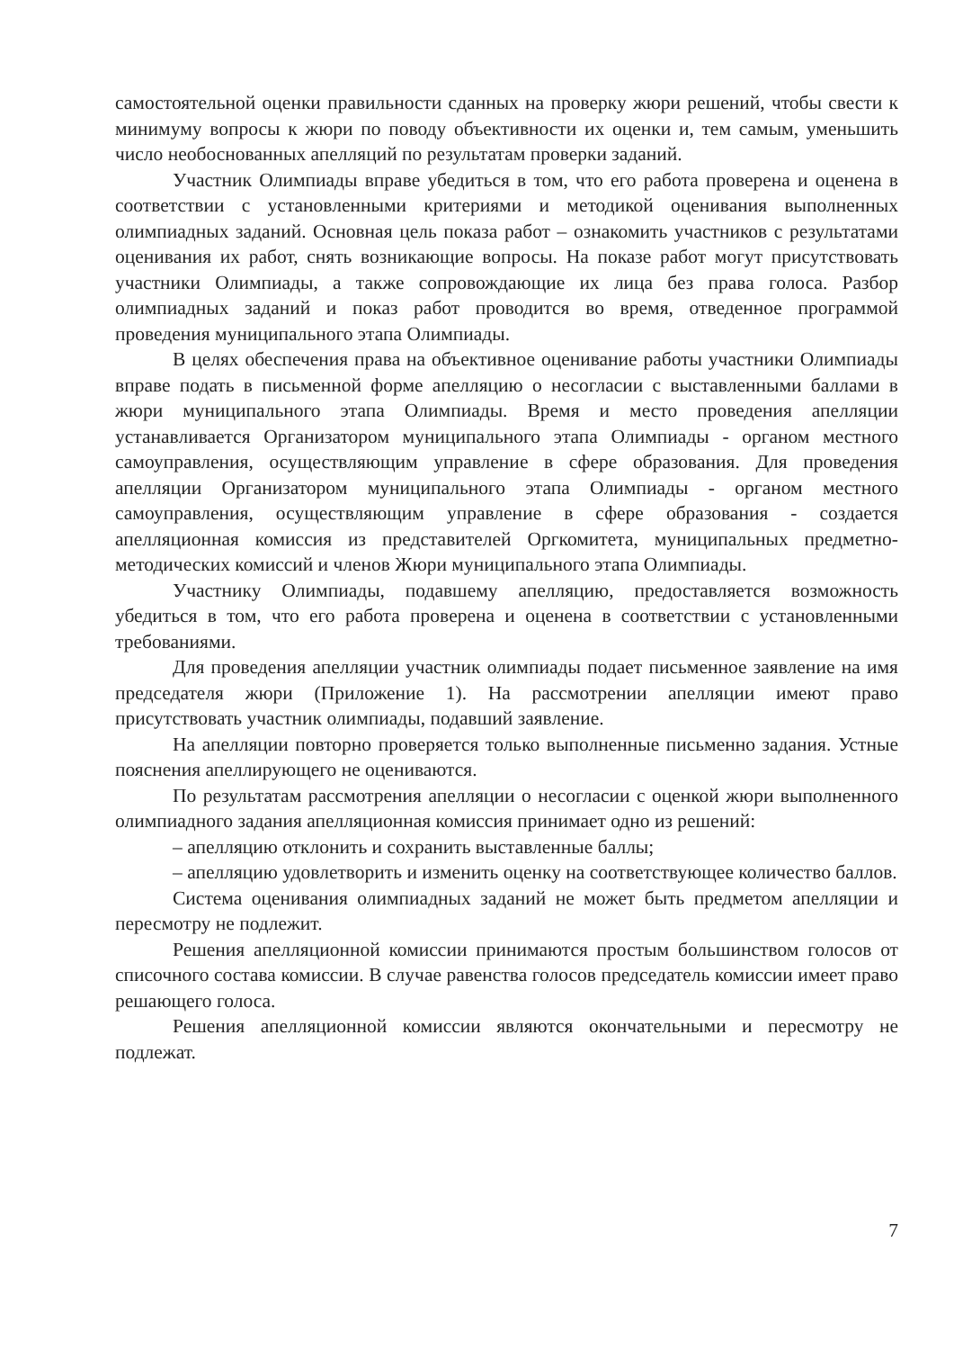самостоятельной оценки правильности сданных на проверку жюри решений, чтобы свести к минимуму вопросы к жюри по поводу объективности их оценки и, тем самым, уменьшить число необоснованных апелляций по результатам проверки заданий.
Участник Олимпиады вправе убедиться в том, что его работа проверена и оценена в соответствии с установленными критериями и методикой оценивания выполненных олимпиадных заданий. Основная цель показа работ – ознакомить участников с результатами оценивания их работ, снять возникающие вопросы. На показе работ могут присутствовать участники Олимпиады, а также сопровождающие их лица без права голоса. Разбор олимпиадных заданий и показ работ проводится во время, отведенное программой проведения муниципального этапа Олимпиады.
В целях обеспечения права на объективное оценивание работы участники Олимпиады вправе подать в письменной форме апелляцию о несогласии с выставленными баллами в жюри муниципального этапа Олимпиады. Время и место проведения апелляции устанавливается Организатором муниципального этапа Олимпиады - органом местного самоуправления, осуществляющим управление в сфере образования. Для проведения апелляции Организатором муниципального этапа Олимпиады - органом местного самоуправления, осуществляющим управление в сфере образования - создается апелляционная комиссия из представителей Оргкомитета, муниципальных предметно-методических комиссий и членов Жюри муниципального этапа Олимпиады.
Участнику Олимпиады, подавшему апелляцию, предоставляется возможность убедиться в том, что его работа проверена и оценена в соответствии с установленными требованиями.
Для проведения апелляции участник олимпиады подает письменное заявление на имя председателя жюри (Приложение 1). На рассмотрении апелляции имеют право присутствовать участник олимпиады, подавший заявление.
На апелляции повторно проверяется только выполненные письменно задания. Устные пояснения апеллирующего не оцениваются.
По результатам рассмотрения апелляции о несогласии с оценкой жюри выполненного олимпиадного задания апелляционная комиссия принимает одно из решений:
– апелляцию отклонить и сохранить выставленные баллы;
– апелляцию удовлетворить и изменить оценку на соответствующее количество баллов.
Система оценивания олимпиадных заданий не может быть предметом апелляции и пересмотру не подлежит.
Решения апелляционной комиссии принимаются простым большинством голосов от списочного состава комиссии. В случае равенства голосов председатель комиссии имеет право решающего голоса.
Решения апелляционной комиссии являются окончательными и пересмотру не подлежат.
7